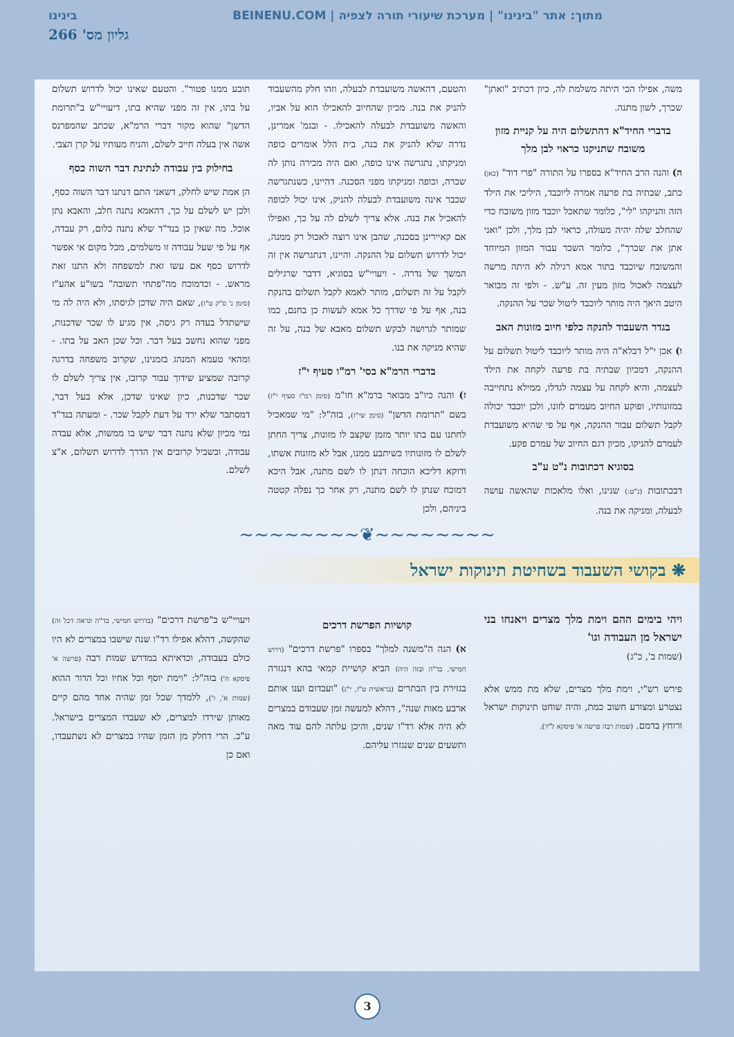מתוך: אתר "בינינו" | מערכת שיעורי תורה לצפיה | BEINENU.COM בינינו
גליון מס' 266
משה, אפילו הכי היתה משלמת לה, כיון דכתיב "ואתן" שכרך, לשון מתנה.
בדברי החיד"א דהתשלום היה על קניית מזון משובח שתניקנו כראוי לבן מלך
ה) והנה הרב החיד"א בספרו על התורה "פרי דוד" (כאן) כתב, שבתיה בת פרעה אמרה ליוכבד, היליכי את הילד הזה והניקהו "לי", כלומר שתאכל יוכבד מזון משובח כדי שהחלב שלה יהיה מעולה, כראוי לבן מלך, ולכן "ואני אתן את שכרך", כלומר השכר עבור המזון המיוחד והמשובח שיוכבד בתור אמא רגילה לא היתה מרשה לעצמה לאכול מזון מעין זה. ע"ש. - ולפי זה מבואר היטב היאך היה מותר ליוכבד ליטול שכר על ההנקה.
בגדר השעבוד להנקה כלפי חיוב מזונות האב
ו) אכן י"ל דבלא"ה היה מותר ליוכבד ליטול תשלום על ההנקה, דמכיון שבתיה בת פרעה לקחה את הילד לעצמה, והיא לקחה על עצמה לגדלו, ממילא נתחייבה במזונותיו, ופוקע החיוב מעמרם לזונו, ולכן יוכבד יכולה לקבל תשלום עבור ההנקה, אף על פי שהיא משועבדת לעמרם להניקו, מכיון דגם החיוב של עמרם פקע.
בסוגיא דכתובות נ"ט ע"ב
דבכתובות (נ"ט:) שנינו, ואלו מלאכות שהאשה עושה לבעלה, ומניקה את בנה.
והטעם, דהאשה משועבדת לבעלה, וזהו חלק מהשעבוד להניק את בנה. מכיון שהחיוב להאכילו הוא על אביו, והאשה משועבדת לבעלה להאכילו. - ובגמ' אמרינן, נדרה שלא להניק את בנה, בית הלל אומרים כופה ומניקתו, נתגרשה אינו כופה, ואם היה מכירה נותן לה שכרה, וכופה ומניקתו מפני הסכנה. דהיינו, כשנתגרשה שכבר אינה משועבדת לבעלה להניק, אינו יכול לכופה להאכיל את בנה. אלא צריך לשלם לה על כך, ואפילו אם קאיירינן בסכנה, שהבן אינו רוצה לאכול רק ממנה, יכול לדרוש תשלום על ההנקה. והיינו, דנתגרשה אין זה המשך של נדרה. - ויעויי"ש בסוגיא, דדבר שרגילים לקבל על זה תשלום, מותר לאמא לקבל תשלום בהנקת בנה, אף על פי שדרך כל אמא לעשות כן בחנם, כמו שמותר לגרושה לבקש תשלום מאבא של בנה, על זה שהיא מניקה את בנו.
בדברי הרמ"א בסי' רמ"ו סעיף י"ז
ז) והנה כיו"ב מבואר ברמ"א חו"מ (סימן רמ"ו סעיף י"ז) בשם "תרומת הדשן" (סימן שי"ז), בזה"ל: "מי שמאכיל לחתנו עם בתו יותר מזמן שקצב לו מזונות, צריך החתן לשלם לו מזונותיו כשיתבע ממנו, אבל לא מזונות אשתו, ודוקא דליכא הוכחה דנתן לו לשם מתנה, אבל היכא דמוכח שנתן לו לשם מתנה, רק אחר כך נפלה קטטה ביניהם, ולכן
תובע ממנו פטור". והטעם שאינו יכול לדרוש תשלום על בתו, אין זה מפני שהיא בתו, דיעויי"ש ב"תרומת הדשן" שהוא מקור דברי הרמ"א, שכתב שהמפרנס אשה אין בעלה חייב לשלם, והניח מעותיו על קרן הצבי.
בחילוק בין עבודה לנתינת דבר השוה כסף
הן אמת שיש לחלק, דשאני התם דנתנו דבר השוה כסף, ולכן יש לשלם על כך, דהאמא נתנה חלב, והאבא נתן אוכל. מה שאין כן בנד"ד שלא נתנה כלום, רק עבדה, אף על פי שעל עבודה זו משלמים, מכל מקום אי אפשר לדרוש כסף אם עשו זאת למשפחה ולא התנו זאת מראש. - וכדמוכח מה"פתחי תשובה" בשו"ע אהע"ז (סימן נ' ס"ק ט"ז), שאם היה שדכן לגיסתו, ולא היה לה מי שישתדל בעדה רק גיסה, אין מגיע לו שכר שדכנות, מפני שהוא נחשב בעל דבר. וכל שכן האב על בתו. - ומהאי טעמא המנהג בזמנינו, שקרוב משפחה בדרגה קרובה שמציע שידוך עבור קרובו, אין צריך לשלם לו שכר שדכנות, כיון שאינו שדכן, אלא בעל דבר, דמסתבר שלא ירד על דעת לקבל שכר. - ומעתה בנד"ד נמי מכיון שלא נתנה דבר שיש בו ממשות, אלא עבדה עבודה, ובשביל קרובים אין הדרך לדרוש תשלום, א"צ לשלם.
~~~~~~~~❦~~~~~~~~
❋ בקושי השעבוד בשחיטת תינוקות ישראל
ויהי בימים ההם וימת מלך מצרים ויאנחו בני ישראל מן העבודה וגו'
(שמות ב', כ"ג)
פירש רש"י, וימת מלך מצרים, שלא מת ממש אלא נצטרע ומצורע חשוב כמת, והיה שוחט תינוקות ישראל ורוחץ בדמם. (שמות רבה פרשה א' פיסקא ל"ד).
קושיות הפרשת דרכים
א) הנה ה"משנה למלך" בספרו "פרשת דרכים" (דרוש חמישי, בד"ה ובזה היה) הביא קושיית קמאי בהא דנגזרה בגזירת בין הבתרים (בראשית ט"ו, י"ג) "ועבדום וענו אותם ארבע מאות שנה", דהלא למעשה זמן שעבודם במצרים לא היה אלא רד"ו שנים, והיכן עלתה להם עוד מאה ותשעים שנים שנגזרו עליהם.
ויעויי"ש ב"פרשת דרכים" (בדרוש חמישי, בד"ה ונראה דכל זה) שהקשה, דהלא אפילו רד"ו שנה שישבו במצרים לא היו כולם בעבודה, וכדאיתא במדרש שמות רבה (פרשה א' פיסקא ח') בזה"ל: "וימת יוסף וכל אחיו וכל הדור ההוא (שמות א', ו'), ללמדך שכל זמן שהיה אחד מהם קיים מאותן שירדו למצרים, לא שעבדו המצרים בישראל. ע"כ. הרי דחלק מן הזמן שהיו במצרים לא נשתעבדו, ואם כן
3